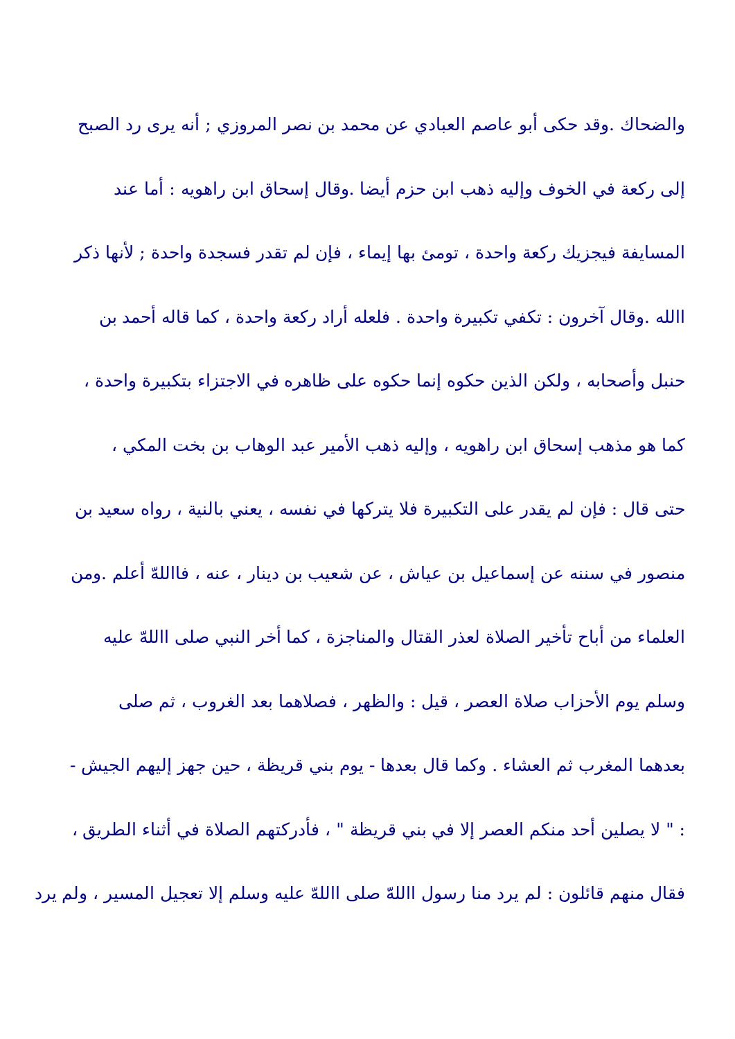والضحاك .وقد حكى أبو عاصم العبادي عن محمد بن نصر المروزي ; أنه يرى رد الصبح
إلى ركعة في الخوف وإليه ذهب ابن حزم أيضا .وقال إسحاق ابن راهويه : أما عند
المسايفة فيجزيك ركعة واحدة ، تومئ بها إيماء ، فإن لم تقدر فسجدة واحدة ; لأنها ذكر
االله .وقال آخرون : تكفي تكبيرة واحدة . فلعله أراد ركعة واحدة ، كما قاله أحمد بن
حنبل وأصحابه ، ولكن الذين حكوه إنما حكوه على ظاهره في الاجتزاء بتكبيرة واحدة ،
كما هو مذهب إسحاق ابن راهويه ، وإليه ذهب الأمير عبد الوهاب بن بخت المكي ،
حتى قال : فإن لم يقدر على التكبيرة فلا يتركها في نفسه ، يعني بالنية ، رواه سعيد بن
منصور في سننه عن إسماعيل بن عياش ، عن شعيب بن دينار ، عنه ، فااللهّ أعلم .ومن
العلماء من أباح تأخير الصلاة لعذر القتال والمناجزة ، كما أخر النبي صلى االلهّ عليه
وسلم يوم الأحزاب صلاة العصر ، قيل : والظهر ، فصلاهما بعد الغروب ، ثم صلى
بعدهما المغرب ثم العشاء . وكما قال بعدها - يوم بني قريظة ، حين جهز إليهم الجيش -
: " لا يصلين أحد منكم العصر إلا في بني قريظة " ، فأدركتهم الصلاة في أثناء الطريق ،
فقال منهم قائلون : لم يرد منا رسول االلهّ صلى االلهّ عليه وسلم إلا تعجيل المسير ، ولم يرد